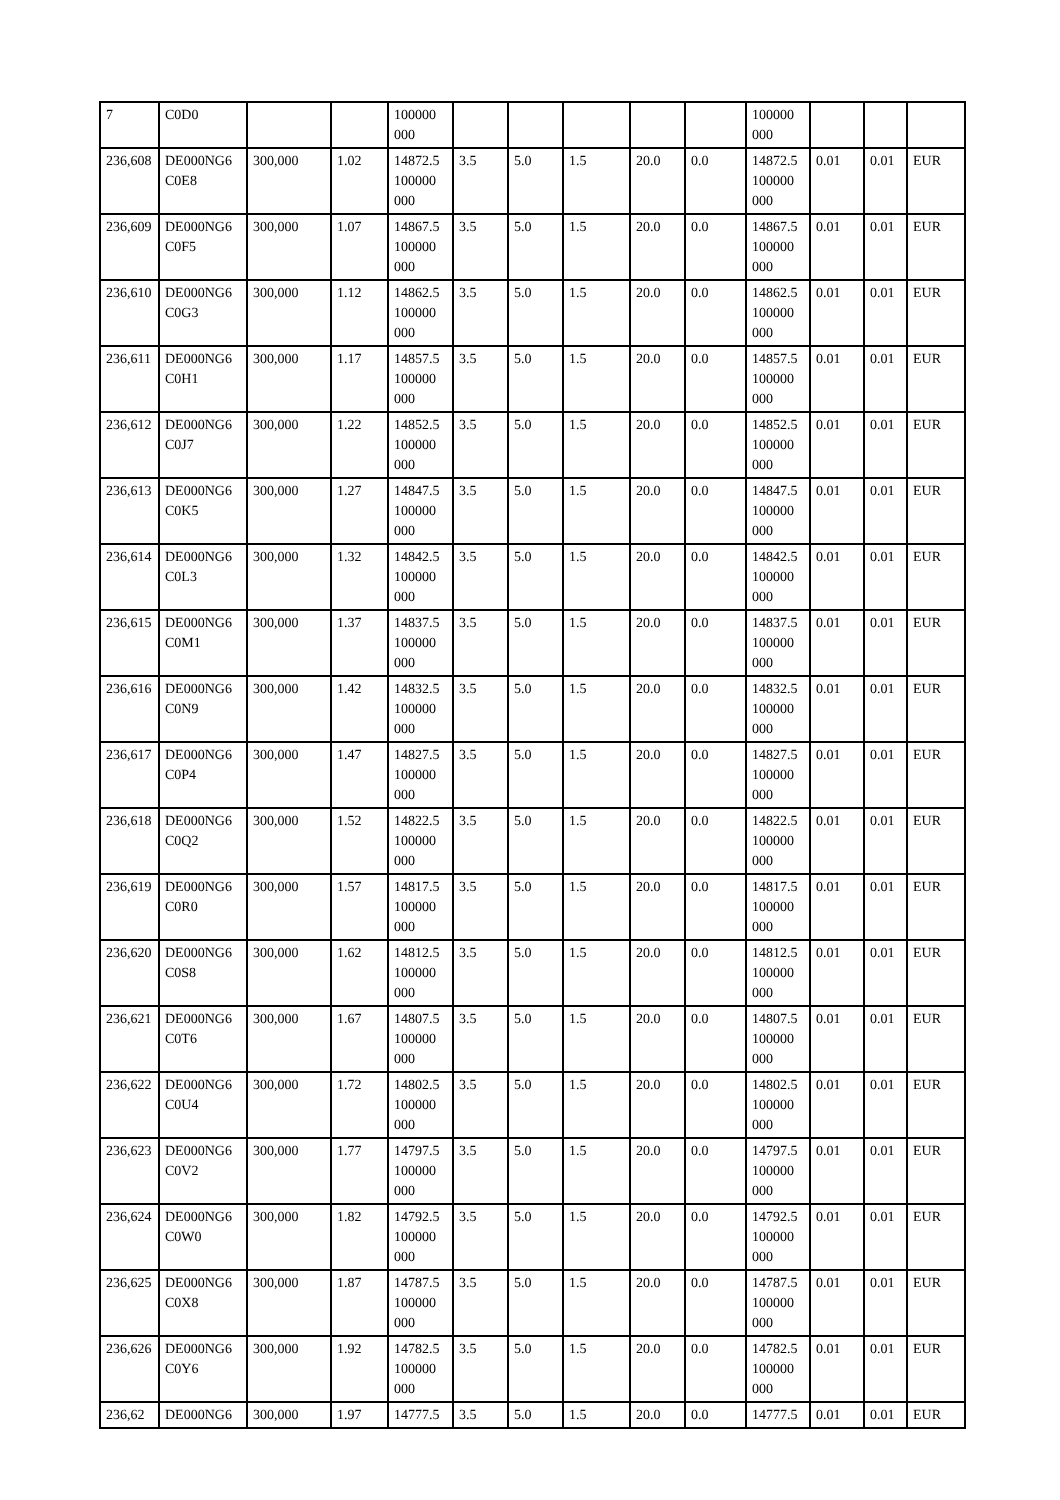| 7 | C0D0 | | | 100000 000 | | | | | | 100000 000 | | | |
| 236,608 | DE000NG6 C0E8 | 300,000 | 1.02 | 14872.5 100000 000 | 3.5 | 5.0 | 1.5 | 20.0 | 0.0 | 14872.5 100000 000 | 0.01 | 0.01 | EUR |
| 236,609 | DE000NG6 C0F5 | 300,000 | 1.07 | 14867.5 100000 000 | 3.5 | 5.0 | 1.5 | 20.0 | 0.0 | 14867.5 100000 000 | 0.01 | 0.01 | EUR |
| 236,610 | DE000NG6 C0G3 | 300,000 | 1.12 | 14862.5 100000 000 | 3.5 | 5.0 | 1.5 | 20.0 | 0.0 | 14862.5 100000 000 | 0.01 | 0.01 | EUR |
| 236,611 | DE000NG6 C0H1 | 300,000 | 1.17 | 14857.5 100000 000 | 3.5 | 5.0 | 1.5 | 20.0 | 0.0 | 14857.5 100000 000 | 0.01 | 0.01 | EUR |
| 236,612 | DE000NG6 C0J7 | 300,000 | 1.22 | 14852.5 100000 000 | 3.5 | 5.0 | 1.5 | 20.0 | 0.0 | 14852.5 100000 000 | 0.01 | 0.01 | EUR |
| 236,613 | DE000NG6 C0K5 | 300,000 | 1.27 | 14847.5 100000 000 | 3.5 | 5.0 | 1.5 | 20.0 | 0.0 | 14847.5 100000 000 | 0.01 | 0.01 | EUR |
| 236,614 | DE000NG6 C0L3 | 300,000 | 1.32 | 14842.5 100000 000 | 3.5 | 5.0 | 1.5 | 20.0 | 0.0 | 14842.5 100000 000 | 0.01 | 0.01 | EUR |
| 236,615 | DE000NG6 C0M1 | 300,000 | 1.37 | 14837.5 100000 000 | 3.5 | 5.0 | 1.5 | 20.0 | 0.0 | 14837.5 100000 000 | 0.01 | 0.01 | EUR |
| 236,616 | DE000NG6 C0N9 | 300,000 | 1.42 | 14832.5 100000 000 | 3.5 | 5.0 | 1.5 | 20.0 | 0.0 | 14832.5 100000 000 | 0.01 | 0.01 | EUR |
| 236,617 | DE000NG6 C0P4 | 300,000 | 1.47 | 14827.5 100000 000 | 3.5 | 5.0 | 1.5 | 20.0 | 0.0 | 14827.5 100000 000 | 0.01 | 0.01 | EUR |
| 236,618 | DE000NG6 C0Q2 | 300,000 | 1.52 | 14822.5 100000 000 | 3.5 | 5.0 | 1.5 | 20.0 | 0.0 | 14822.5 100000 000 | 0.01 | 0.01 | EUR |
| 236,619 | DE000NG6 C0R0 | 300,000 | 1.57 | 14817.5 100000 000 | 3.5 | 5.0 | 1.5 | 20.0 | 0.0 | 14817.5 100000 000 | 0.01 | 0.01 | EUR |
| 236,620 | DE000NG6 C0S8 | 300,000 | 1.62 | 14812.5 100000 000 | 3.5 | 5.0 | 1.5 | 20.0 | 0.0 | 14812.5 100000 000 | 0.01 | 0.01 | EUR |
| 236,621 | DE000NG6 C0T6 | 300,000 | 1.67 | 14807.5 100000 000 | 3.5 | 5.0 | 1.5 | 20.0 | 0.0 | 14807.5 100000 000 | 0.01 | 0.01 | EUR |
| 236,622 | DE000NG6 C0U4 | 300,000 | 1.72 | 14802.5 100000 000 | 3.5 | 5.0 | 1.5 | 20.0 | 0.0 | 14802.5 100000 000 | 0.01 | 0.01 | EUR |
| 236,623 | DE000NG6 C0V2 | 300,000 | 1.77 | 14797.5 100000 000 | 3.5 | 5.0 | 1.5 | 20.0 | 0.0 | 14797.5 100000 000 | 0.01 | 0.01 | EUR |
| 236,624 | DE000NG6 C0W0 | 300,000 | 1.82 | 14792.5 100000 000 | 3.5 | 5.0 | 1.5 | 20.0 | 0.0 | 14792.5 100000 000 | 0.01 | 0.01 | EUR |
| 236,625 | DE000NG6 C0X8 | 300,000 | 1.87 | 14787.5 100000 000 | 3.5 | 5.0 | 1.5 | 20.0 | 0.0 | 14787.5 100000 000 | 0.01 | 0.01 | EUR |
| 236,626 | DE000NG6 C0Y6 | 300,000 | 1.92 | 14782.5 100000 000 | 3.5 | 5.0 | 1.5 | 20.0 | 0.0 | 14782.5 100000 000 | 0.01 | 0.01 | EUR |
| 236,62 | DE000NG6 | 300,000 | 1.97 | 14777.5 | 3.5 | 5.0 | 1.5 | 20.0 | 0.0 | 14777.5 | 0.01 | 0.01 | EUR |